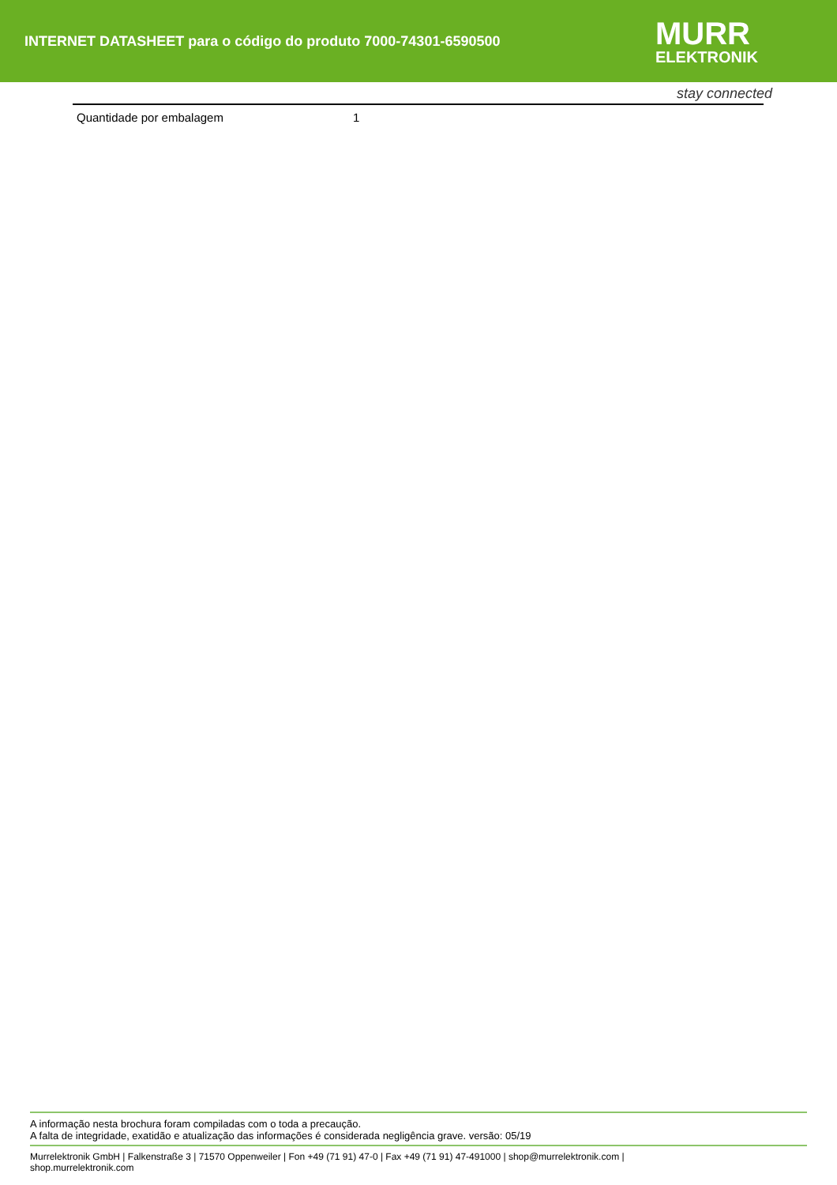INTERNET DATASHEET para o código do produto 7000-74301-6590500
MURR
ELEKTRONIK
stay connected
| Quantidade por embalagem | 1 |
A informação nesta brochura foram compiladas com o toda a precaução.
A falta de integridade, exatidão e atualização das informações é considerada negligência grave. versão: 05/19
Murrelektronik GmbH | Falkenstraße 3 | 71570 Oppenweiler | Fon +49 (71 91) 47-0 | Fax +49 (71 91) 47-491000 | shop@murrelektronik.com |
shop.murrelektronik.com